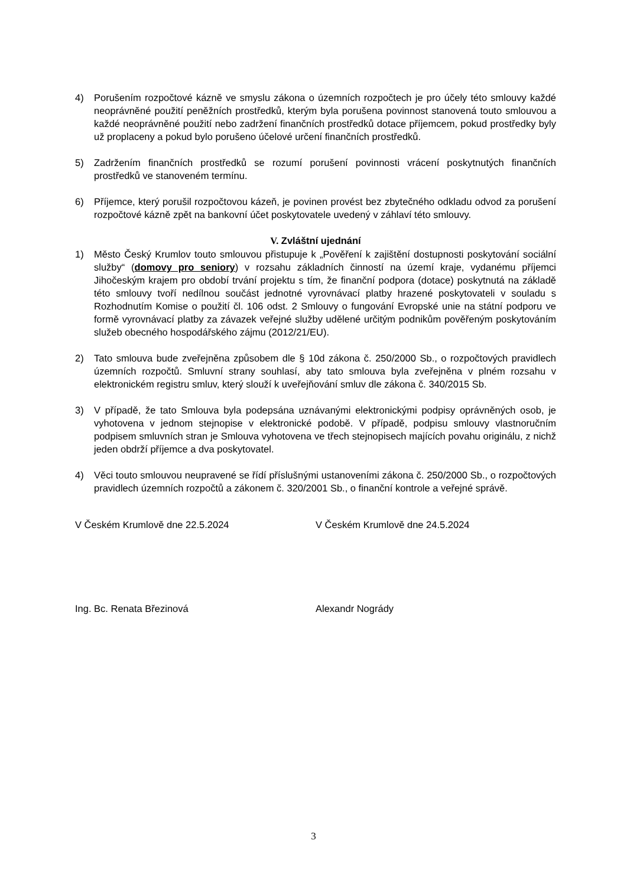4) Porušením rozpočtové kázně ve smyslu zákona o územních rozpočtech je pro účely této smlouvy každé neoprávněné použití peněžních prostředků, kterým byla porušena povinnost stanovená touto smlouvou a každé neoprávněné použití nebo zadržení finančních prostředků dotace příjemcem, pokud prostředky byly už proplaceny a pokud bylo porušeno účelové určení finančních prostředků.
5) Zadržením finančních prostředků se rozumí porušení povinnosti vrácení poskytnutých finančních prostředků ve stanoveném termínu.
6) Příjemce, který porušil rozpočtovou kázeň, je povinen provést bez zbytečného odkladu odvod za porušení rozpočtové kázně zpět na bankovní účet poskytovatele uvedený v záhlaví této smlouvy.
V. Zvláštní ujednání
1) Město Český Krumlov touto smlouvou přistupuje k „Pověření k zajištění dostupnosti poskytování sociální služby“ (domovy pro seniory) v rozsahu základních činností na území kraje, vydanému příjemci Jihočeským krajem pro období trvání projektu s tím, že finanční podpora (dotace) poskytnutá na základě této smlouvy tvoří nedílnou součást jednotné vyrovnávací platby hrazené poskytovateli v souladu s Rozhodnutím Komise o použití čl. 106 odst. 2 Smlouvy o fungování Evropské unie na státní podporu ve formě vyrovnávací platby za závazek veřejné služby udělené určitým podnikům pověřeným poskytováním služeb obecného hospodářského zájmu (2012/21/EU).
2) Tato smlouva bude zveřejněna způsobem dle § 10d zákona č. 250/2000 Sb., o rozpočtových pravidlech územních rozpočtů. Smluvní strany souhlasí, aby tato smlouva byla zveřejněna v plném rozsahu v elektronickém registru smluv, který slouží k uveřejňování smluv dle zákona č. 340/2015 Sb.
3) V případě, že tato Smlouva byla podepsána uznávanými elektronickými podpisy oprávněných osob, je vyhotovena v jednom stejnopise v elektronické podobě. V případě, podpisu smlouvy vlastnoručním podpisem smluvních stran je Smlouva vyhotovena ve třech stejnopisech majících povahu originálu, z nichž jeden obdrží příjemce a dva poskytovatel.
4) Věci touto smlouvou neupravené se řídí příslušnými ustanoveními zákona č. 250/2000 Sb., o rozpočtových pravidlech územních rozpočtů a zákonem č. 320/2001 Sb., o finanční kontrole a veřejné správě.
V Českém Krumlově dne 22.5.2024 V Českém Krumlově dne 24.5.2024
Ing. Bc. Renata Březinová Alexandr Nogrády
3